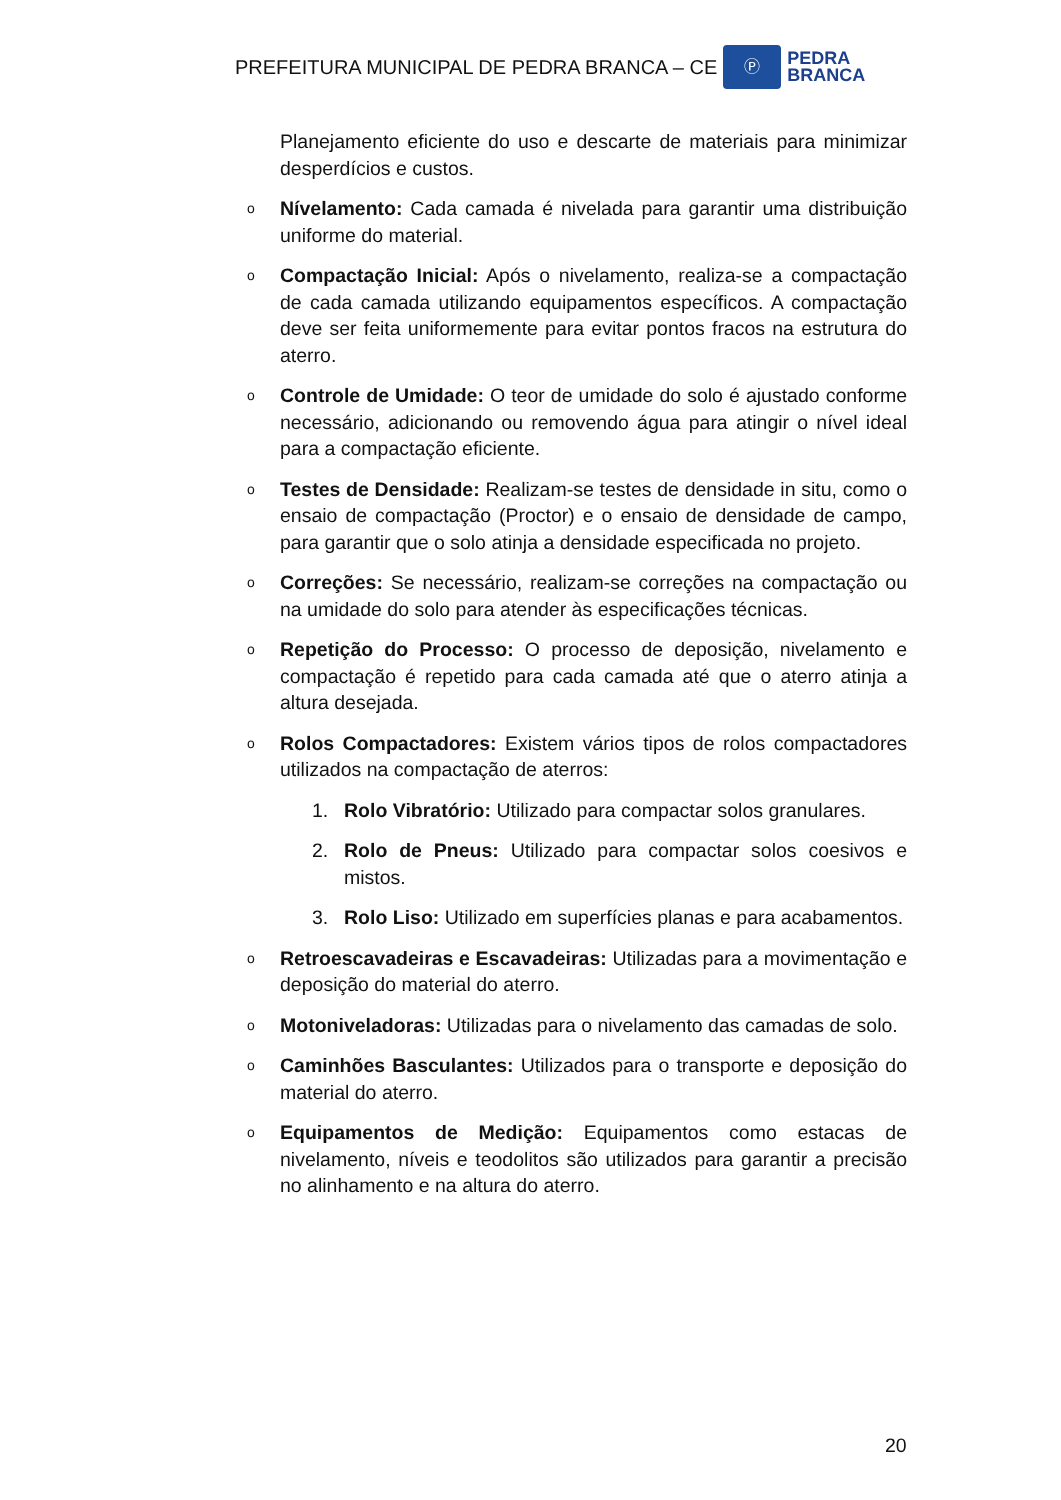PREFEITURA MUNICIPAL DE PEDRA BRANCA – CE
Ⓟ
PEDRA
BRANCA
Planejamento eficiente do uso e descarte de materiais para minimizar desperdícios e custos.
o
Nívelamento: Cada camada é nivelada para garantir uma distribuição uniforme do material.
o
Compactação Inicial: Após o nivelamento, realiza-se a compactação de cada camada utilizando equipamentos específicos. A compactação deve ser feita uniformemente para evitar pontos fracos na estrutura do aterro.
o
Controle de Umidade: O teor de umidade do solo é ajustado conforme necessário, adicionando ou removendo água para atingir o nível ideal para a compactação eficiente.
o
Testes de Densidade: Realizam-se testes de densidade in situ, como o ensaio de compactação (Proctor) e o ensaio de densidade de campo, para garantir que o solo atinja a densidade especificada no projeto.
o
Correções: Se necessário, realizam-se correções na compactação ou na umidade do solo para atender às especificações técnicas.
o
Repetição do Processo: O processo de deposição, nivelamento e compactação é repetido para cada camada até que o aterro atinja a altura desejada.
o
Rolos Compactadores: Existem vários tipos de rolos compactadores utilizados na compactação de aterros:
1. Rolo Vibratório: Utilizado para compactar solos granulares.
2. Rolo de Pneus: Utilizado para compactar solos coesivos e mistos.
3. Rolo Liso: Utilizado em superfícies planas e para acabamentos.
o
Retroescavadeiras e Escavadeiras: Utilizadas para a movimentação e deposição do material do aterro.
o
Motoniveladoras: Utilizadas para o nivelamento das camadas de solo.
o
Caminhões Basculantes: Utilizados para o transporte e deposição do material do aterro.
o
Equipamentos de Medição: Equipamentos como estacas de nivelamento, níveis e teodolitos são utilizados para garantir a precisão no alinhamento e na altura do aterro.
20